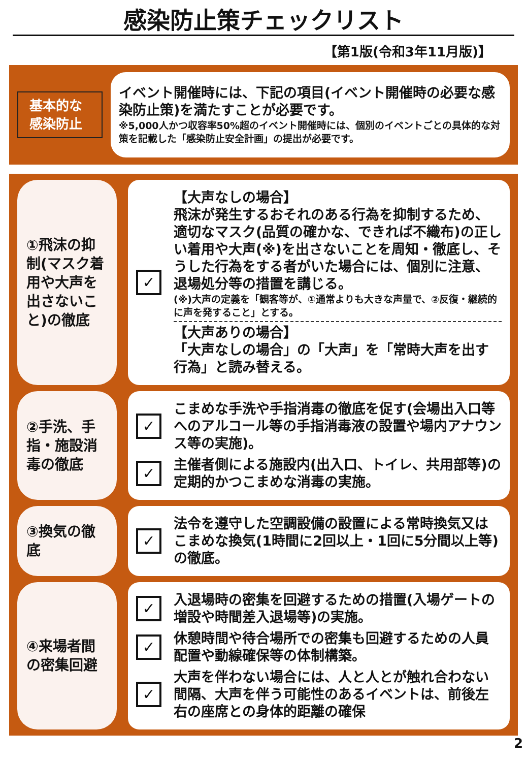感染防止策チェックリスト
【第1版(令和3年11月版)】
基本的な感染防止
イベント開催時には、下記の項目(イベント開催時の必要な感染防止策)を満たすことが必要です。
※5,000人かつ収容率50%超のイベント開催時には、個別のイベントごとの具体的な対策を記載した「感染防止安全計画」の提出が必要です。
①飛沫の抑制(マスク着用や大声を出さないこと)の徹底
✓
【大声なしの場合】
飛沫が発生するおそれのある行為を抑制するため、適切なマスク(品質の確かな、できれば不織布)の正しい着用や大声(※)を出さないことを周知・徹底し、そうした行為をする者がいた場合には、個別に注意、退場処分等の措置を講じる。
(※)大声の定義を「観客等が、①通常よりも大きな声量で、②反復・継続的に声を発すること」とする。
【大声ありの場合】
「大声なしの場合」の「大声」を「常時大声を出す行為」と読み替える。
②手洗、手指・施設消毒の徹底
✓
こまめな手洗や手指消毒の徹底を促す(会場出入口等へのアルコール等の手指消毒液の設置や場内アナウンス等の実施)。
✓
主催者側による施設内(出入口、トイレ、共用部等)の定期的かつこまめな消毒の実施。
③換気の徹底
✓
法令を遵守した空調設備の設置による常時換気又はこまめな換気(1時間に2回以上・1回に5分間以上等)の徹底。
④来場者間の密集回避
✓
入退場時の密集を回避するための措置(入場ゲートの増設や時間差入退場等)の実施。
✓
休憩時間や待合場所での密集も回避するための人員配置や動線確保等の体制構築。
✓
大声を伴わない場合には、人と人とが触れ合わない間隔、大声を伴う可能性のあるイベントは、前後左右の座席との身体的距離の確保
2